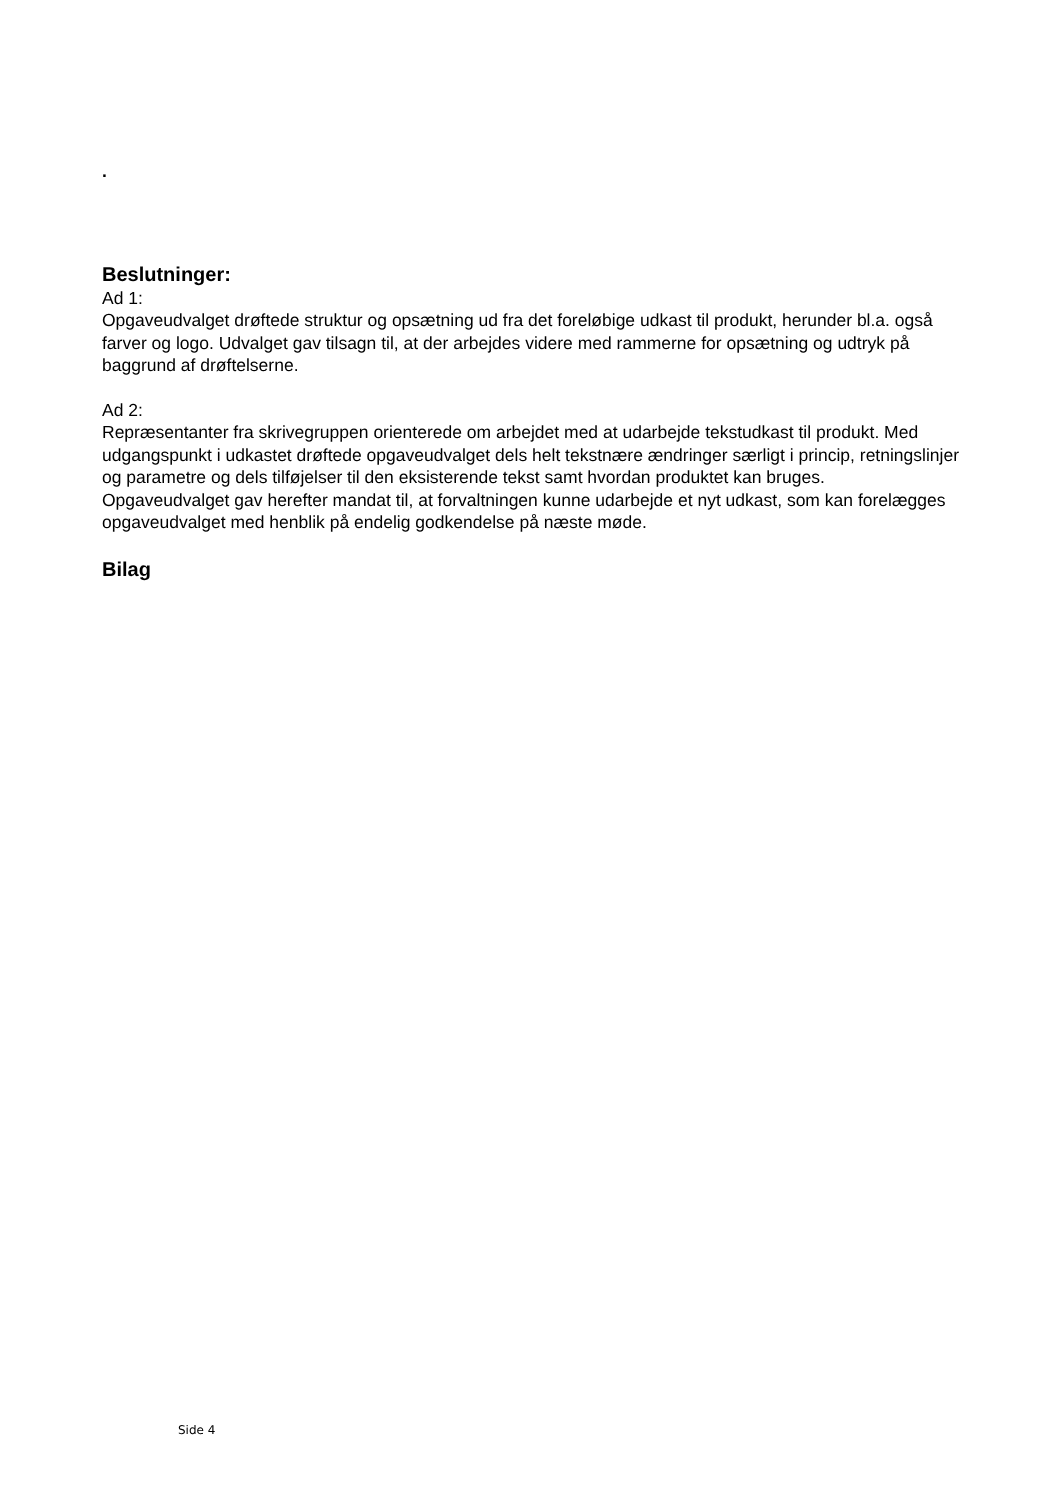.
Beslutninger:
Ad 1:
Opgaveudvalget drøftede struktur og opsætning ud fra det foreløbige udkast til produkt, herunder bl.a. også farver og logo. Udvalget gav tilsagn til, at der arbejdes videre med rammerne for opsætning og udtryk på baggrund af drøftelserne.
Ad 2:
Repræsentanter fra skrivegruppen orienterede om arbejdet med at udarbejde tekstudkast til produkt. Med udgangspunkt i udkastet drøftede opgaveudvalget dels helt tekstnære ændringer særligt i princip, retningslinjer og parametre og dels tilføjelser til den eksisterende tekst samt hvordan produktet kan bruges.
Opgaveudvalget gav herefter mandat til, at forvaltningen kunne udarbejde et nyt udkast, som kan forelægges opgaveudvalget med henblik på endelig godkendelse på næste møde.
Bilag
Side 4